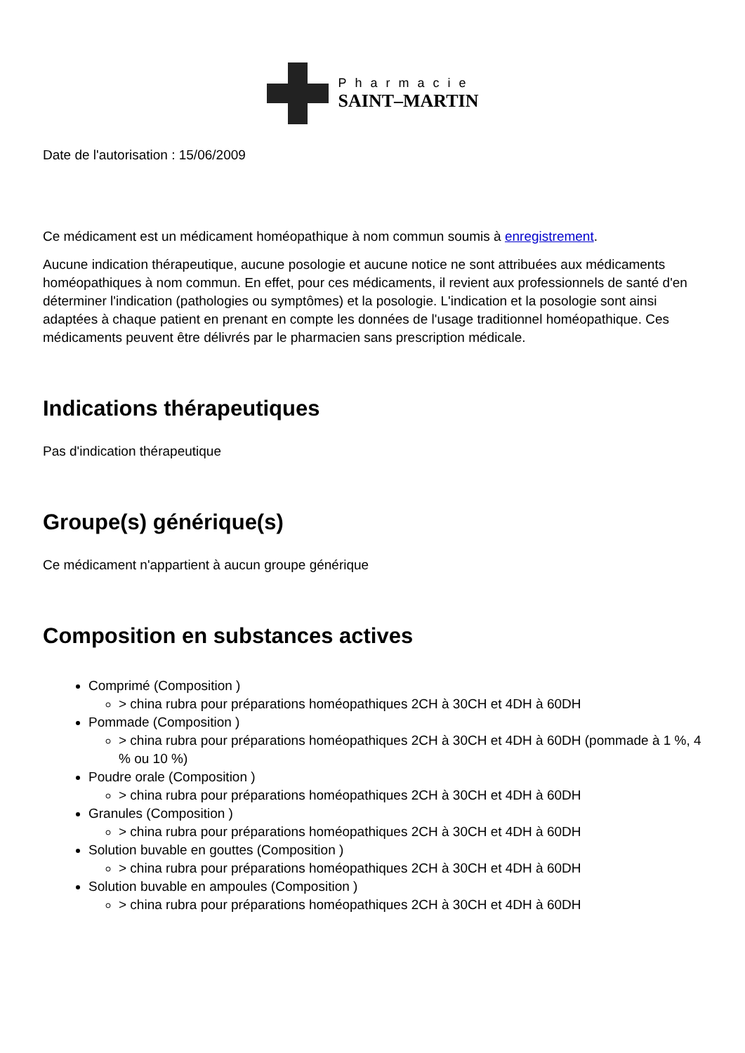Pharmacie
SAINT–MARTIN
Date de l'autorisation : 15/06/2009
Ce médicament est un médicament homéopathique à nom commun soumis à enregistrement.
Aucune indication thérapeutique, aucune posologie et aucune notice ne sont attribuées aux médicaments homéopathiques à nom commun. En effet, pour ces médicaments, il revient aux professionnels de santé d'en déterminer l'indication (pathologies ou symptômes) et la posologie. L'indication et la posologie sont ainsi adaptées à chaque patient en prenant en compte les données de l'usage traditionnel homéopathique. Ces médicaments peuvent être délivrés par le pharmacien sans prescription médicale.
Indications thérapeutiques
Pas d'indication thérapeutique
Groupe(s) générique(s)
Ce médicament n'appartient à aucun groupe générique
Composition en substances actives
Comprimé (Composition )
> china rubra pour préparations homéopathiques 2CH à 30CH et 4DH à 60DH
Pommade (Composition )
> china rubra pour préparations homéopathiques 2CH à 30CH et 4DH à 60DH (pommade à 1 %, 4 % ou 10 %)
Poudre orale (Composition )
> china rubra pour préparations homéopathiques 2CH à 30CH et 4DH à 60DH
Granules (Composition )
> china rubra pour préparations homéopathiques 2CH à 30CH et 4DH à 60DH
Solution buvable en gouttes (Composition )
> china rubra pour préparations homéopathiques 2CH à 30CH et 4DH à 60DH
Solution buvable en ampoules (Composition )
> china rubra pour préparations homéopathiques 2CH à 30CH et 4DH à 60DH